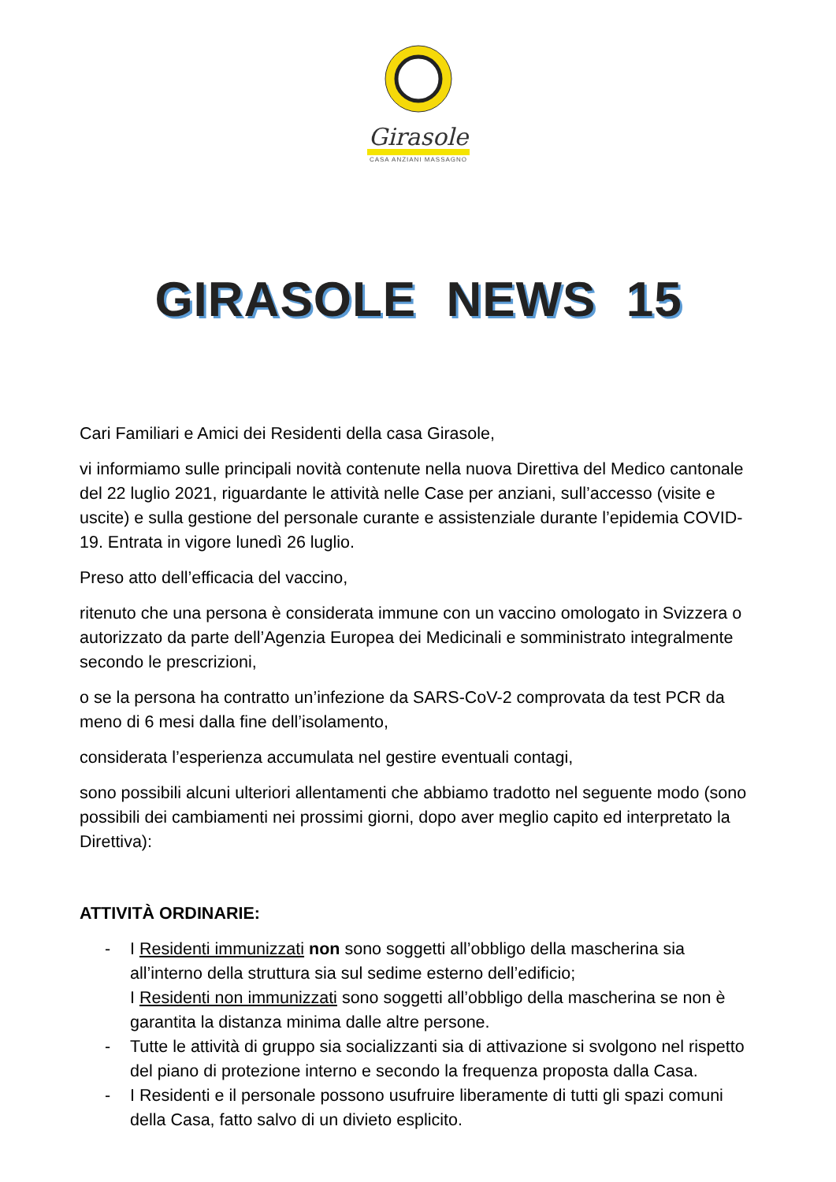Girasole
CASA ANZIANI MASSAGNO
GIRASOLE NEWS 15
Cari Familiari e Amici dei Residenti della casa Girasole,
vi informiamo sulle principali novità contenute nella nuova Direttiva del Medico cantonale del 22 luglio 2021, riguardante le attività nelle Case per anziani, sull’accesso (visite e uscite) e sulla gestione del personale curante e assistenziale durante l’epidemia COVID-19. Entrata in vigore lunedì 26 luglio.
Preso atto dell’efficacia del vaccino,
ritenuto che una persona è considerata immune con un vaccino omologato in Svizzera o autorizzato da parte dell’Agenzia Europea dei Medicinali e somministrato integralmente secondo le prescrizioni,
o se la persona ha contratto un’infezione da SARS-CoV-2 comprovata da test PCR da meno di 6 mesi dalla fine dell’isolamento,
considerata l’esperienza accumulata nel gestire eventuali contagi,
sono possibili alcuni ulteriori allentamenti che abbiamo tradotto nel seguente modo (sono possibili dei cambiamenti nei prossimi giorni, dopo aver meglio capito ed interpretato la Direttiva):
ATTIVITÀ ORDINARIE:
- I Residenti immunizzati non sono soggetti all’obbligo della mascherina sia all’interno della struttura sia sul sedime esterno dell’edificio;
I Residenti non immunizzati sono soggetti all’obbligo della mascherina se non è garantita la distanza minima dalle altre persone.
- Tutte le attività di gruppo sia socializzanti sia di attivazione si svolgono nel rispetto del piano di protezione interno e secondo la frequenza proposta dalla Casa.
- I Residenti e il personale possono usufruire liberamente di tutti gli spazi comuni della Casa, fatto salvo di un divieto esplicito.